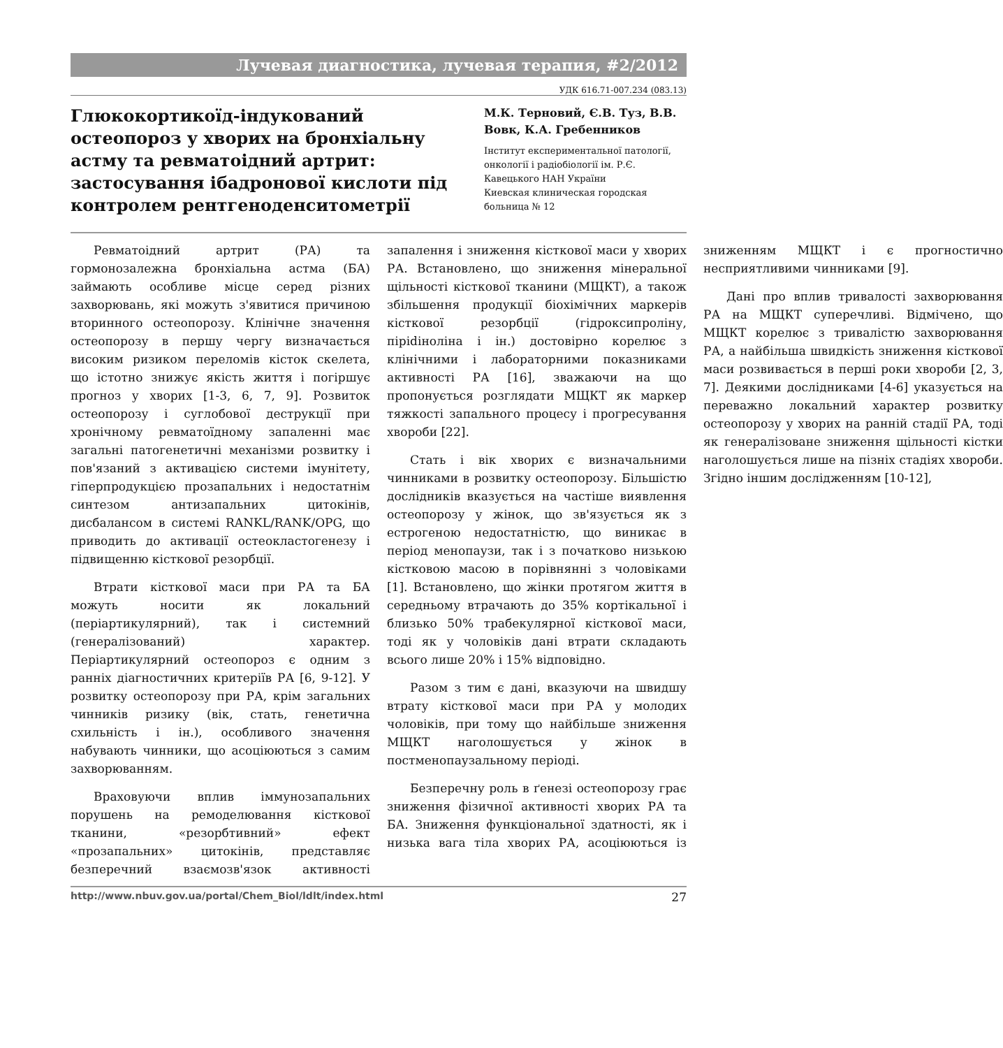Лучевая диагностика, лучевая терапия, #2/2012
УДК 616.71-007.234 (083.13)
Глюкокортикоїд-індукований остеопороз у хворих на бронхіальну астму та ревматоідний артрит: застосування ібадронової кислоти під контролем рентгеноденситометрії
М.К. Терновий, Є.В. Туз, В.В. Вовк, К.А. Гребенников
Інститут експериментальної патології, онкології і радіобіології ім. Р.Є. Кавецького НАН України
Киевская клиническая городская больница № 12
Ревматоідний артрит (РА) та гормонозалежна бронхіальна астма (БА) займають особливе місце серед різних захворювань, які можуть з'явитися причиною вторинного остеопорозу. Клінічне значення остеопорозу в першу чергу визначається високим ризиком переломів кісток скелета, що істотно знижує якість життя і погіршує прогноз у хворих [1-3, 6, 7, 9]. Розвиток остеопорозу і суглобової деструкції при хронічному ревматоїдному запаленні має загальні патогенетичні механізми розвитку і пов'язаний з активацією системи імунітету, гіперпродукцією прозапальних і недостатнім синтезом антизапальних цитокінів, дисбалансом в системі RANKL/RANK/OPG, що приводить до активації остеокластогенезу і підвищенню кісткової резорбції.
Втрати кісткової маси при РА та БА можуть носити як локальний (періартикулярний), так і системний (генералізований) характер. Періартикулярний остеопороз є одним з ранніх діагностичних критеріїв РА [6, 9-12]. У розвитку остеопорозу при РА, крім загальних чинників ризику (вік, стать, генетична схильність і ін.), особливого значення набувають чинники, що асоціюються з самим захворюванням.
Враховуючи вплив іммунозапальних порушень на ремоделювання кісткової тканини, «резорбтивний» ефект «прозапальних» цитокінів, представляє безперечний взаємозв'язок активності запалення і зниження кісткової маси у хворих РА. Встановлено, що зниження мінеральної щільності кісткової тканини (МЩКТ), а також збільшення продукції біохімічних маркерів кісткової резорбції (гідроксипроліну, піріdіноліна і ін.) достовірно корелює з клінічними і лабораторними показниками активності РА [16], зважаючи на що пропонується розглядати МЩКТ як маркер тяжкості запального процесу і прогресування хвороби [22].
Стать і вік хворих є визначальними чинниками в розвитку остеопорозу. Більшістю дослідників вказується на частіше виявлення остеопорозу у жінок, що зв'язується як з естрогеною недостатністю, що виникає в період менопаузи, так і з початково низькою кістковою масою в порівнянні з чоловіками [1]. Встановлено, що жінки протягом життя в середньому втрачають до 35% кортікальної і близько 50% трабекулярної кісткової маси, тоді як у чоловіків дані втрати складають всього лише 20% і 15% відповідно.
Разом з тим є дані, вказуючи на швидшу втрату кісткової маси при РА у молодих чоловіків, при тому що найбільше зниження МЩКТ наголошується у жінок в постменопаузальному періоді.
Безперечну роль в ґенезі остеопорозу грає зниження фізичної активності хворих РА та БА. Зниження функціональної здатності, як і низька вага тіла хворих РА, асоціюються із зниженням МЩКТ і є прогностично несприятливими чинниками [9].
Дані про вплив тривалості захворювання РА на МЩКТ суперечливі. Відмічено, що МЩКТ корелює з тривалістю захворювання РА, а найбільша швидкість зниження кісткової маси розвивається в перші роки хвороби [2, 3, 7]. Деякими дослідниками [4-6] указується на переважно локальний характер розвитку остеопорозу у хворих на ранній стадії РА, тоді як генералізоване зниження щільності кістки наголошується лише на пізніх стадіях хвороби. Згідно іншим дослідженням [10-12],
http://www.nbuv.gov.ua/portal/Chem_Biol/ldlt/index.html 27